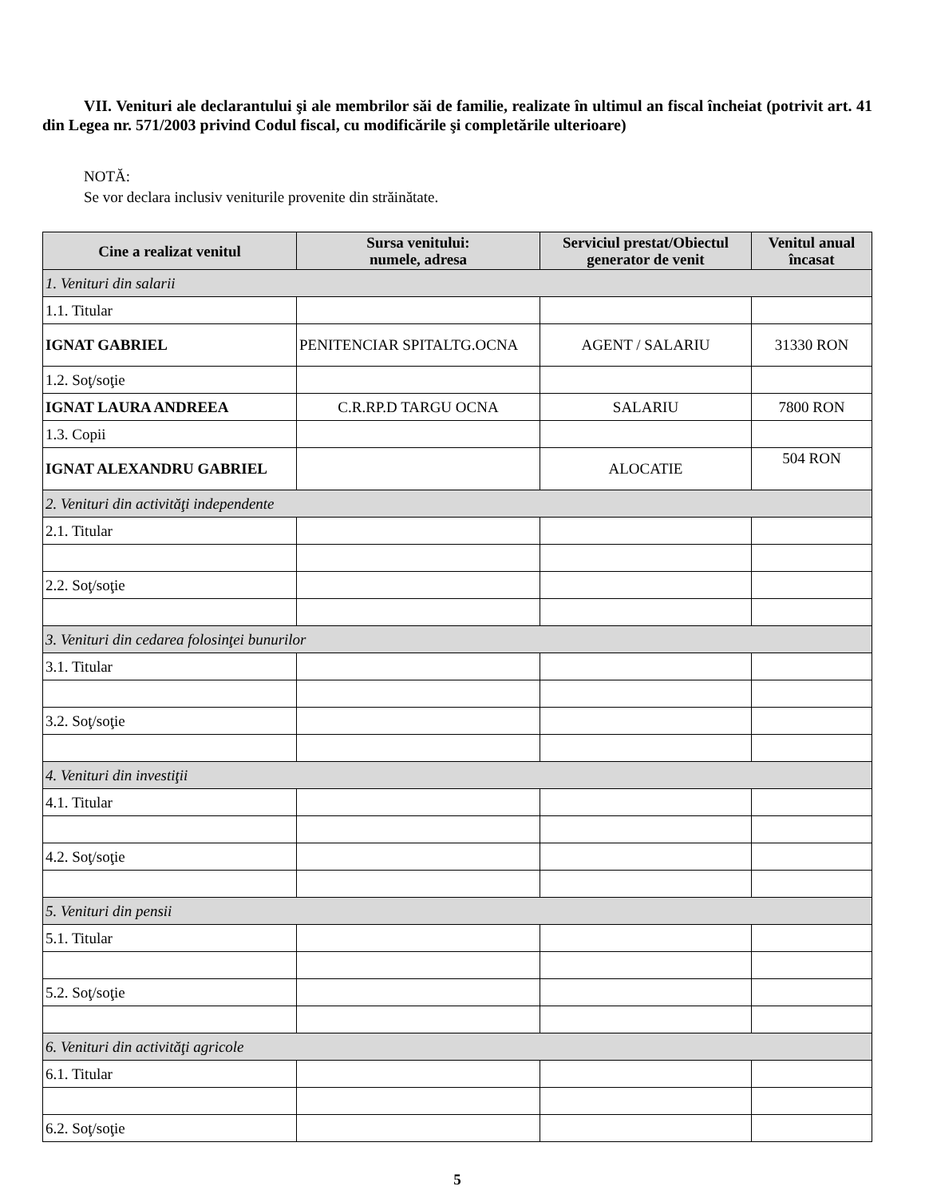VII. Venituri ale declarantului şi ale membrilor săi de familie, realizate în ultimul an fiscal încheiat (potrivit art. 41 din Legea nr. 571/2003 privind Codul fiscal, cu modificările şi completările ulterioare)
NOTĂ:
Se vor declara inclusiv veniturile provenite din străinătate.
| Cine a realizat venitul | Sursa venitului: numele, adresa | Serviciul prestat/Obiectul generator de venit | Venitul anual încasat |
| --- | --- | --- | --- |
| 1. Venituri din salarii | | | |
| 1.1. Titular | | | |
| IGNAT GABRIEL | PENITENCIAR SPITALTG.OCNA | AGENT / SALARIU | 31330 RON |
| 1.2. Soţ/soţie | | | |
| IGNAT LAURA ANDREEA | C.R.RP.D TARGU OCNA | SALARIU | 7800 RON |
| 1.3. Copii | | | |
| IGNAT ALEXANDRU GABRIEL | | ALOCATIE | 504 RON |
| 2. Venituri din activităţi independente | | | |
| 2.1. Titular | | | |
| 2.2. Soţ/soţie | | | |
| 3. Venituri din cedarea folosinţei bunurilor | | | |
| 3.1. Titular | | | |
| 3.2. Soţ/soţie | | | |
| 4. Venituri din investiţii | | | |
| 4.1. Titular | | | |
| 4.2. Soţ/soţie | | | |
| 5. Venituri din pensii | | | |
| 5.1. Titular | | | |
| 5.2. Soţ/soţie | | | |
| 6. Venituri din activităţi agricole | | | |
| 6.1. Titular | | | |
| 6.2. Soţ/soţie | | | |
5